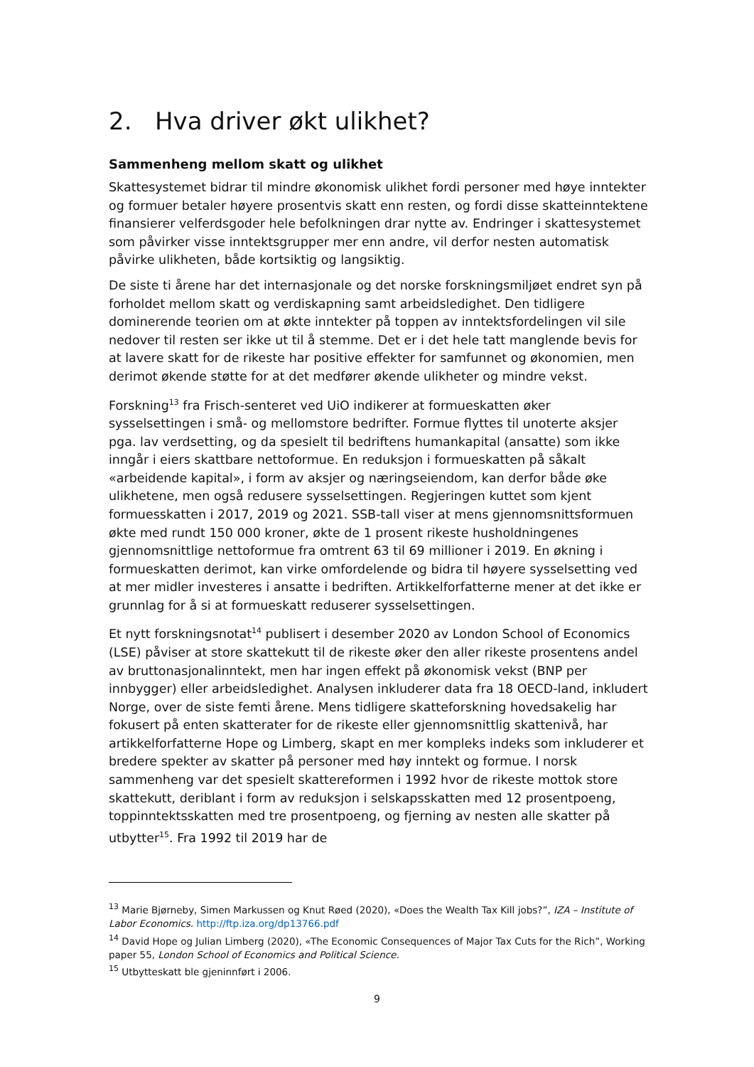2. Hva driver økt ulikhet?
Sammenheng mellom skatt og ulikhet
Skattesystemet bidrar til mindre økonomisk ulikhet fordi personer med høye inntekter og formuer betaler høyere prosentvis skatt enn resten, og fordi disse skatteinntektene finansierer velferdsgoder hele befolkningen drar nytte av. Endringer i skattesystemet som påvirker visse inntektsgrupper mer enn andre, vil derfor nesten automatisk påvirke ulikheten, både kortsiktig og langsiktig.
De siste ti årene har det internasjonale og det norske forskningsmiljøet endret syn på forholdet mellom skatt og verdiskapning samt arbeidsledighet. Den tidligere dominerende teorien om at økte inntekter på toppen av inntektsfordelingen vil sile nedover til resten ser ikke ut til å stemme. Det er i det hele tatt manglende bevis for at lavere skatt for de rikeste har positive effekter for samfunnet og økonomien, men derimot økende støtte for at det medfører økende ulikheter og mindre vekst.
Forskning<sup>13</sup> fra Frisch-senteret ved UiO indikerer at formueskatten øker sysselsettingen i små- og mellomstore bedrifter. Formue flyttes til unoterte aksjer pga. lav verdsetting, og da spesielt til bedriftens humankapital (ansatte) som ikke inngår i eiers skattbare nettoformue. En reduksjon i formueskatten på såkalt «arbeidende kapital», i form av aksjer og næringseiendom, kan derfor både øke ulikhetene, men også redusere sysselsettingen. Regjeringen kuttet som kjent formuesskatten i 2017, 2019 og 2021. SSB-tall viser at mens gjennomsnittsformuen økte med rundt 150 000 kroner, økte de 1 prosent rikeste husholdningenes gjennomsnittlige nettoformue fra omtrent 63 til 69 millioner i 2019. En økning i formueskatten derimot, kan virke omfordelende og bidra til høyere sysselsetting ved at mer midler investeres i ansatte i bedriften. Artikkelforfatterne mener at det ikke er grunnlag for å si at formueskatt reduserer sysselsettingen.
Et nytt forskningsnotat<sup>14</sup> publisert i desember 2020 av London School of Economics (LSE) påviser at store skattekutt til de rikeste øker den aller rikeste prosentens andel av bruttonasjonalinntekt, men har ingen effekt på økonomisk vekst (BNP per innbygger) eller arbeidsledighet. Analysen inkluderer data fra 18 OECD-land, inkludert Norge, over de siste femti årene. Mens tidligere skatteforskning hovedsakelig har fokusert på enten skatterater for de rikeste eller gjennomsnittlig skattenivå, har artikkelforfatterne Hope og Limberg, skapt en mer kompleks indeks som inkluderer et bredere spekter av skatter på personer med høy inntekt og formue. I norsk sammenheng var det spesielt skattereformen i 1992 hvor de rikeste mottok store skattekutt, deriblant i form av reduksjon i selskapsskatten med 12 prosentpoeng, toppinntektsskatten med tre prosentpoeng, og fjerning av nesten alle skatter på utbytter<sup>15</sup>. Fra 1992 til 2019 har de
<sup>13</sup> Marie Bjørneby, Simen Markussen og Knut Røed (2020), «Does the Wealth Tax Kill jobs?”, IZA – Institute of Labor Economics. http://ftp.iza.org/dp13766.pdf
<sup>14</sup> David Hope og Julian Limberg (2020), «The Economic Consequences of Major Tax Cuts for the Rich”, Working paper 55, London School of Economics and Political Science.
<sup>15</sup> Utbytteskatt ble gjeninnført i 2006.
9